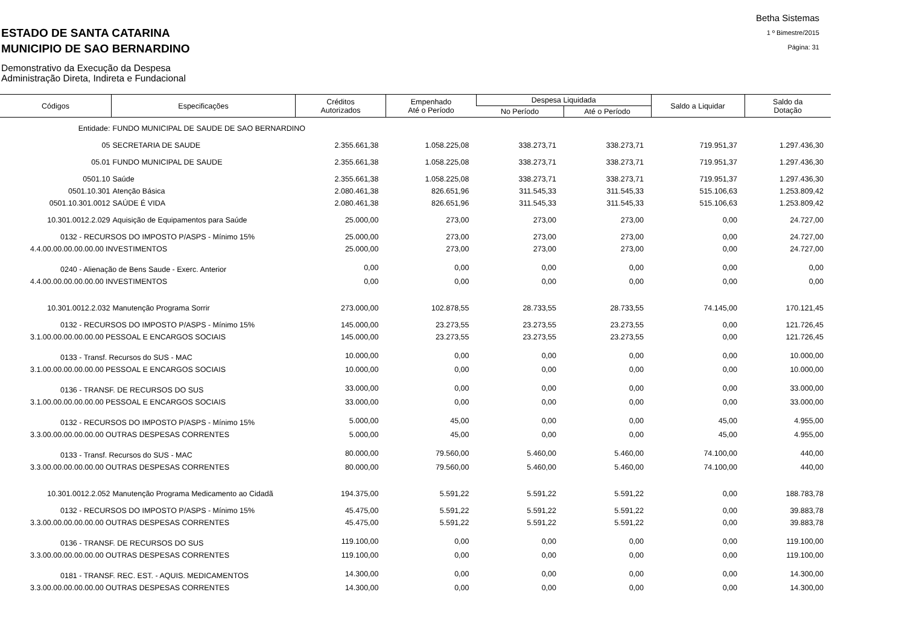ESTADO DE SANTA CATARINA
MUNICIPIO DE SAO BERNARDINO
Demonstrativo da Execução da Despesa
Administração Direta, Indireta e Fundacional
Betha Sistemas
1 º Bimestre/2015
Página: 31
| Códigos | Especificações | Créditos Autorizados | Empenhado Até o Período | Despesa Liquidada | | Saldo a Liquidar | Saldo da Dotação |
| --- | --- | --- | --- | --- | --- | --- | --- |
| | | | | No Período | Até o Período | | |
| Entidade: | FUNDO MUNICIPAL DE SAUDE DE SAO BERNARDINO | | | | | | |
| 05 | SECRETARIA DE SAUDE | 2.355.661,38 | 1.058.225,08 | 338.273,71 | 338.273,71 | 719.951,37 | 1.297.436,30 |
| 05.01 | FUNDO MUNICIPAL DE SAUDE | 2.355.661,38 | 1.058.225,08 | 338.273,71 | 338.273,71 | 719.951,37 | 1.297.436,30 |
| 0501.10 | Saúde | 2.355.661,38 | 1.058.225,08 | 338.273,71 | 338.273,71 | 719.951,37 | 1.297.436,30 |
| 0501.10.301 | Atenção Básica | 2.080.461,38 | 826.651,96 | 311.545,33 | 311.545,33 | 515.106,63 | 1.253.809,42 |
| 0501.10.301.0012 | SAÚDE É VIDA | 2.080.461,38 | 826.651,96 | 311.545,33 | 311.545,33 | 515.106,63 | 1.253.809,42 |
| 10.301.0012.2.029 | Aquisição de Equipamentos para Saúde | 25.000,00 | 273,00 | 273,00 | 273,00 | 0,00 | 24.727,00 |
| 0132 - RECURSOS DO IMPOSTO P/ASPS - Mínimo 15% | | 25.000,00 | 273,00 | 273,00 | 273,00 | 0,00 | 24.727,00 |
| 4.4.00.00.00.00.00.00 INVESTIMENTOS | | 25.000,00 | 273,00 | 273,00 | 273,00 | 0,00 | 24.727,00 |
| 0240 - Alienação de Bens Saude - Exerc. Anterior | | 0,00 | 0,00 | 0,00 | 0,00 | 0,00 | 0,00 |
| 4.4.00.00.00.00.00.00 INVESTIMENTOS | | 0,00 | 0,00 | 0,00 | 0,00 | 0,00 | 0,00 |
| 10.301.0012.2.032 | Manutenção Programa Sorrir | 273.000,00 | 102.878,55 | 28.733,55 | 28.733,55 | 74.145,00 | 170.121,45 |
| 0132 - RECURSOS DO IMPOSTO P/ASPS - Mínimo 15% | | 145.000,00 | 23.273,55 | 23.273,55 | 23.273,55 | 0,00 | 121.726,45 |
| 3.1.00.00.00.00.00.00 PESSOAL E ENCARGOS SOCIAIS | | 145.000,00 | 23.273,55 | 23.273,55 | 23.273,55 | 0,00 | 121.726,45 |
| 0133 - Transf. Recursos do SUS - MAC | | 10.000,00 | 0,00 | 0,00 | 0,00 | 0,00 | 10.000,00 |
| 3.1.00.00.00.00.00.00 PESSOAL E ENCARGOS SOCIAIS | | 10.000,00 | 0,00 | 0,00 | 0,00 | 0,00 | 10.000,00 |
| 0136 - TRANSF. DE RECURSOS DO SUS | | 33.000,00 | 0,00 | 0,00 | 0,00 | 0,00 | 33.000,00 |
| 3.1.00.00.00.00.00.00 PESSOAL E ENCARGOS SOCIAIS | | 33.000,00 | 0,00 | 0,00 | 0,00 | 0,00 | 33.000,00 |
| 0132 - RECURSOS DO IMPOSTO P/ASPS - Mínimo 15% | | 5.000,00 | 45,00 | 0,00 | 0,00 | 45,00 | 4.955,00 |
| 3.3.00.00.00.00.00.00 OUTRAS DESPESAS CORRENTES | | 5.000,00 | 45,00 | 0,00 | 0,00 | 45,00 | 4.955,00 |
| 0133 - Transf. Recursos do SUS - MAC | | 80.000,00 | 79.560,00 | 5.460,00 | 5.460,00 | 74.100,00 | 440,00 |
| 3.3.00.00.00.00.00.00 OUTRAS DESPESAS CORRENTES | | 80.000,00 | 79.560,00 | 5.460,00 | 5.460,00 | 74.100,00 | 440,00 |
| 10.301.0012.2.052 | Manutenção Programa Medicamento ao Cidadã | 194.375,00 | 5.591,22 | 5.591,22 | 5.591,22 | 0,00 | 188.783,78 |
| 0132 - RECURSOS DO IMPOSTO P/ASPS - Mínimo 15% | | 45.475,00 | 5.591,22 | 5.591,22 | 5.591,22 | 0,00 | 39.883,78 |
| 3.3.00.00.00.00.00.00 OUTRAS DESPESAS CORRENTES | | 45.475,00 | 5.591,22 | 5.591,22 | 5.591,22 | 0,00 | 39.883,78 |
| 0136 - TRANSF. DE RECURSOS DO SUS | | 119.100,00 | 0,00 | 0,00 | 0,00 | 0,00 | 119.100,00 |
| 3.3.00.00.00.00.00.00 OUTRAS DESPESAS CORRENTES | | 119.100,00 | 0,00 | 0,00 | 0,00 | 0,00 | 119.100,00 |
| 0181 - TRANSF. REC. EST. - AQUIS. MEDICAMENTOS | | 14.300,00 | 0,00 | 0,00 | 0,00 | 0,00 | 14.300,00 |
| 3.3.00.00.00.00.00.00 OUTRAS DESPESAS CORRENTES | | 14.300,00 | 0,00 | 0,00 | 0,00 | 0,00 | 14.300,00 |